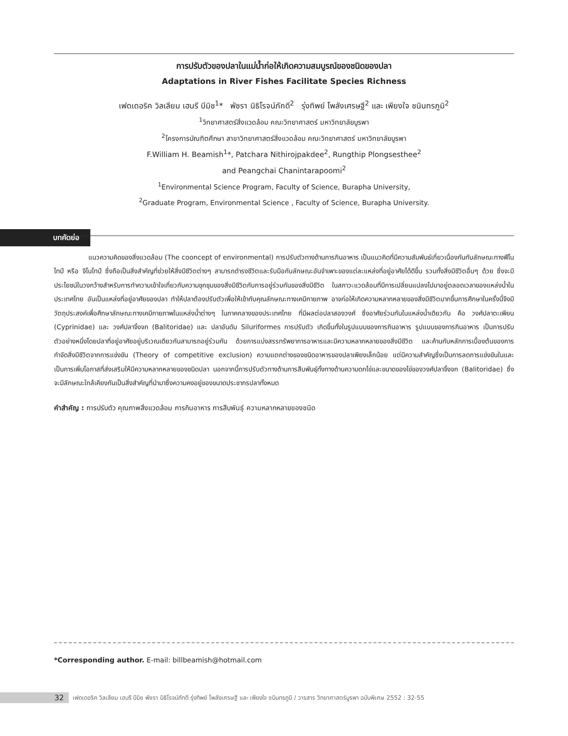การปรับตัวของปลาในแม่น้ำก่อให้เกิดความสมบูรณ์ของชนิดของปลา
Adaptations in River Fishes Facilitate Species Richness
เฟดเดอริค วิลเลียม เฮนรี บีมิช<sup>1</sup>* พัชรา นิธิโรจน์ภักดี<sup>2</sup> รุ่งทิพย์ โพลังเศรษฐี<sup>2</sup> และ เพียงใจ ชนินทรภูมิ<sup>2</sup>
<sup>1</sup> วิทยาศาสตร์สิ่งแวดล้อม คณะวิทยาศาสตร์ มหาวิทยาลัยบูรพา
<sup>2</sup> โครงการบัณฑิตศึกษา สาขาวิทยาศาสตร์สิ่งแวดล้อม คณะวิทยาศาสตร์ มหาวิทยาลัยบูรพา
F.William H. Beamish<sup>1</sup>*, Patchara Nithirojpakdee<sup>2</sup>, Rungthip Plongsesthee<sup>2</sup>
and Peangchai Chanintarapoomi<sup>2</sup>
<sup>1</sup> Environmental Science Program, Faculty of Science, Burapha University,
<sup>2</sup> Graduate Program, Environmental Science , Faculty of Science, Burapha University.
บทคัดย่อ
แนวความคิดของสิ่งแวดล้อม (The cooncept of environmental) การปรับตัวทางด้านการกินอาหาร เป็นแนวคิดที่มีความสัมพันธ์เกี่ยวเนื่องกันกับลักษณะทางฟีโนไทป์ หรือ จีโนไทป์ ซึ่งถือเป็นสิ่งสำคัญที่ช่วยให้สิ่งมีชีวิตต่างๆ สามารถดำรงชีวิตและรับมือกับลักษณะอันจำเพาะของแต่ละแหล่งที่อยู่อาศัยได้ดีขึ้น รวมทั้งสิ่งมีชีวิตอื่นๆ ด้วย ซึ่งจะมีประโยชน์ในวงกว้างสำหรับการทำความเข้าใจเกี่ยวกับความชุกชุมของสิ่งมีชีวิตกับการอยู่ร่วมกันของสิ่งมีชีวิต ในสภาวะแวดล้อมที่มีการเปลี่ยนแปลงไปมาอยู่ตลอดเวลาของแหล่งน้ำในประเทศไทย อันเป็นแหล่งที่อยู่อาศัยของปลา ทำให้ปลาต้องปรับตัวเพื่อให้เข้ากับคุณลักษณะทางเคมีกายภาพ อาจก่อให้เกิดความหลากหลายของสิ่งมีชีวิตมากขึ้นการศึกษาในครั้งนี้จึงมีวัตถุประสงค์เพื่อศึกษาลักษณะทางเคมีกายภาพในแหล่งน้ำต่างๆ ในภาคกลางของประเทศไทย ที่มีผลต่อปลาสองวงศ์ ซึ่งอาศัยร่วมกันในแหล่งน้ำเดียวกัน คือ วงศ์ปลาตะเพียน (Cyprinidae) และ วงศ์ปลาจิ้งจก (Balitoridae) และ ปลาอันดับ Siluriformes การปรับตัว เกิดขึ้นทั้งในรูปแบบของการกินอาหาร รูปแบบของการกินอาหาร เป็นการปรับตัวอย่างหนึ่งโดยปลาที่อยู่อาศัยอยู่บริเวณเดียวกันสามารถอยู่ร่วมกัน ด้วยการแบ่งสรรทรัพยาการอาหารและมีความหลากหลายของสิ่งมีชีวิต และค้านกับหลักการเบื้องต้นของการกำจัดสิ่งมีชีวิตจากการแข่งขัน (Theory of competitive exclusion) ความแตกต่างของชนิดอาหารของปลาเพียงเล็กน้อย แต่มีความสำคัญซึ่งเป็นการลดการแข่งขันในและเป็นการเพิ่มโอกาสที่ส่งเสริมให้มีความหลากหลายของชนิดปลา นอกจากนี้การปรับตัวทางด้านการสืบพันธุ์ทั้งทางด้านความดกไข่และขนาดของไข่ของวงศ์ปลาจิ้งจก (Balitoridae) ซึ่งจะมีลักษณะใกล้เคียงกันเป็นสิ่งสำคัญที่นำมาซึ่งความคงอยู่ของขนาดประชากรปลาทั้งหมด
คำสำคัญ : การปรับตัว คุณภาพสิ่งแวดล้อม การกินอาหาร การสืบพันธุ์ ความหลากหลายของชนิด
*Corresponding author. E-mail: billbeamish@hotmail.com
32 เฟดเดอริค วิลเลียม เฮนรี บีมิช พัชรา นิธิโรจน์ภักดี รุ่งทิพย์ โพลังเศรษฐี และ เพียงใจ ชนินทรภูมิ / วารสาร วิทยาศาสตร์บูรพา ฉบับพิเศษ 2552 : 32-55